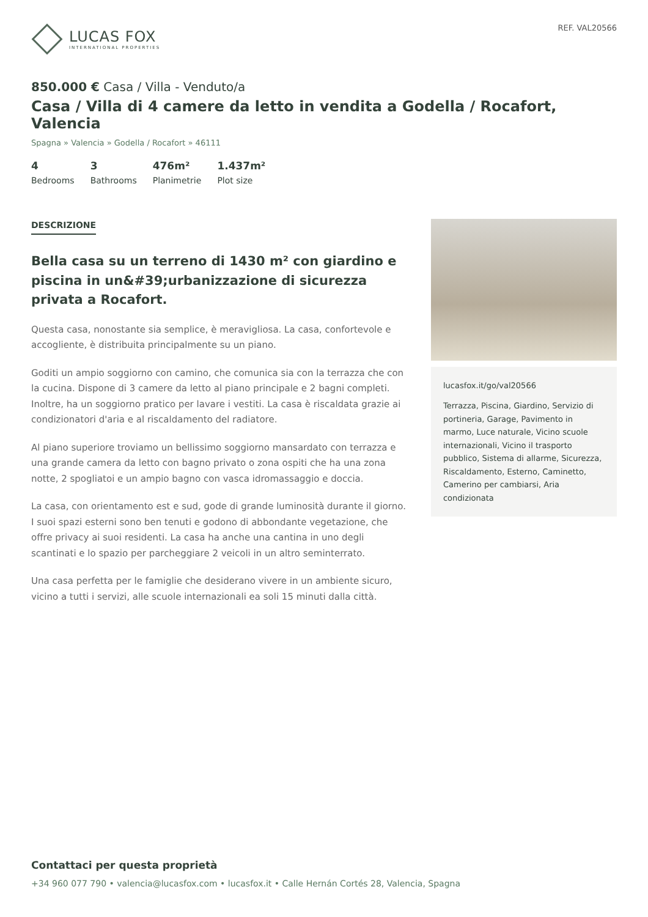LUCAS FOX
INTERNATIONAL PROPERTIES
REF. VAL20566
850.000 € Casa / Villa - Venduto/a
Casa / Villa di 4 camere da letto in vendita a Godella / Rocafort, Valencia
Spagna » Valencia » Godella / Rocafort » 46111
4
Bedrooms
3
Bathrooms
476m²
Planimetrie
1.437m²
Plot size
DESCRIZIONE
Bella casa su un terreno di 1430 m² con giardino e piscina in un&#39;urbanizzazione di sicurezza privata a Rocafort.
Questa casa, nonostante sia semplice, è meravigliosa. La casa, confortevole e accogliente, è distribuita principalmente su un piano.
Goditi un ampio soggiorno con camino, che comunica sia con la terrazza che con la cucina. Dispone di 3 camere da letto al piano principale e 2 bagni completi. Inoltre, ha un soggiorno pratico per lavare i vestiti. La casa è riscaldata grazie ai condizionatori d'aria e al riscaldamento del radiatore.
Al piano superiore troviamo un bellissimo soggiorno mansardato con terrazza e una grande camera da letto con bagno privato o zona ospiti che ha una zona notte, 2 spogliatoi e un ampio bagno con vasca idromassaggio e doccia.
La casa, con orientamento est e sud, gode di grande luminosità durante il giorno. I suoi spazi esterni sono ben tenuti e godono di abbondante vegetazione, che offre privacy ai suoi residenti. La casa ha anche una cantina in uno degli scantinati e lo spazio per parcheggiare 2 veicoli in un altro seminterrato.
Una casa perfetta per le famiglie che desiderano vivere in un ambiente sicuro, vicino a tutti i servizi, alle scuole internazionali ea soli 15 minuti dalla città.
lucasfox.it/go/val20566
Terrazza, Piscina, Giardino, Servizio di portineria, Garage, Pavimento in marmo, Luce naturale, Vicino scuole internazionali, Vicino il trasporto pubblico, Sistema di allarme, Sicurezza, Riscaldamento, Esterno, Caminetto, Camerino per cambiarsi, Aria condizionata
Contattaci per questa proprietà
+34 960 077 790 • valencia@lucasfox.com • lucasfox.it • Calle Hernán Cortés 28, Valencia, Spagna